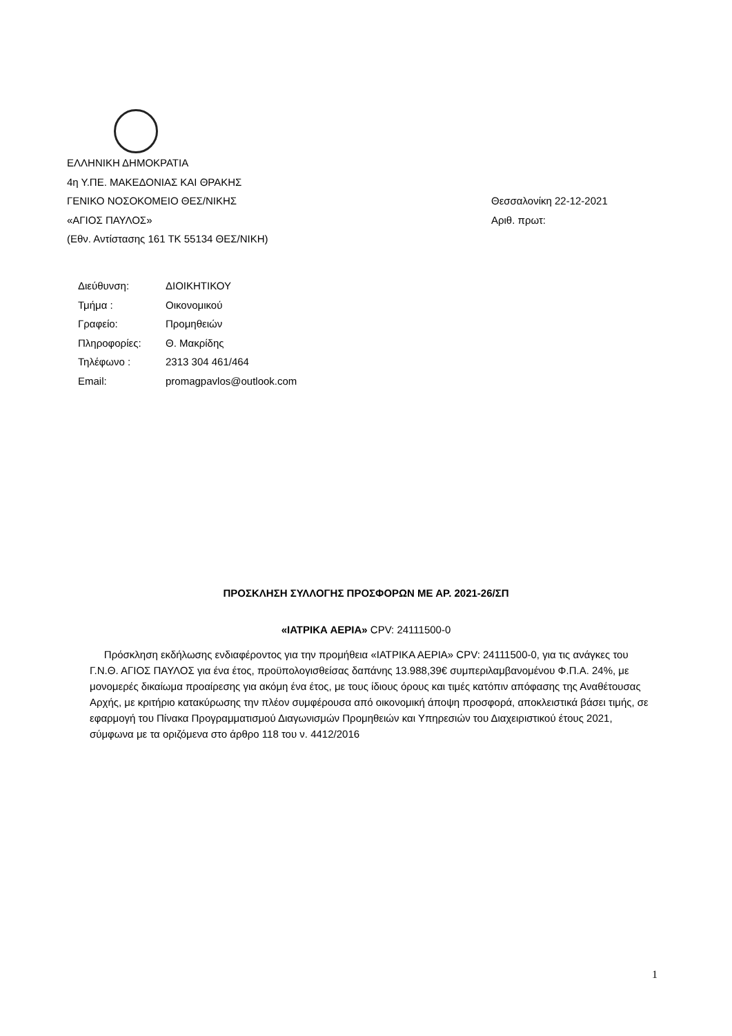ΕΛΛΗΝΙΚΗ ΔΗΜΟΚΡΑΤΙΑ
4η Υ.ΠΕ. ΜΑΚΕΔΟΝΙΑΣ ΚΑΙ ΘΡΑΚΗΣ
ΓΕΝΙΚΟ ΝΟΣΟΚΟΜΕΙΟ ΘΕΣ/ΝΙΚΗΣ Θεσσαλονίκη 22-12-2021
«ΑΓΙΟΣ ΠΑΥΛΟΣ» Αριθ. πρωτ:
(Εθν. Αντίστασης 161 ΤΚ 55134 ΘΕΣ/ΝΙΚΗ)
| Διεύθυνση: | ΔΙΟΙΚΗΤΙΚΟΥ |
| Τμήμα : | Οικονομικού |
| Γραφείο: | Προμηθειών |
| Πληροφορίες: | Θ. Μακρίδης |
| Τηλέφωνο : | 2313 304 461/464 |
| Email: | promagpavlos@outlook.com |
ΠΡΟΣΚΛΗΣΗ ΣΥΛΛΟΓΗΣ ΠΡΟΣΦΟΡΩΝ ΜΕ ΑΡ. 2021-26/ΣΠ
«ΙΑΤΡΙΚΑ ΑΕΡΙΑ» CPV: 24111500-0
Πρόσκληση εκδήλωσης ενδιαφέροντος για την προμήθεια «ΙΑΤΡΙΚΑ ΑΕΡΙΑ» CPV: 24111500-0, για τις ανάγκες του Γ.Ν.Θ. ΑΓΙΟΣ ΠΑΥΛΟΣ για ένα έτος, προϋπολογισθείσας δαπάνης 13.988,39€ συμπεριλαμβανομένου Φ.Π.Α. 24%, με μονομερές δικαίωμα προαίρεσης για ακόμη ένα έτος, με τους ίδιους όρους και τιμές κατόπιν απόφασης της Αναθέτουσας Αρχής, με κριτήριο κατακύρωσης την πλέον συμφέρουσα από οικονομική άποψη προσφορά, αποκλειστικά βάσει τιμής, σε εφαρμογή του Πίνακα Προγραμματισμού Διαγωνισμών Προμηθειών και Υπηρεσιών του Διαχειριστικού έτους 2021, σύμφωνα με τα οριζόμενα στο άρθρο 118 του ν. 4412/2016
1